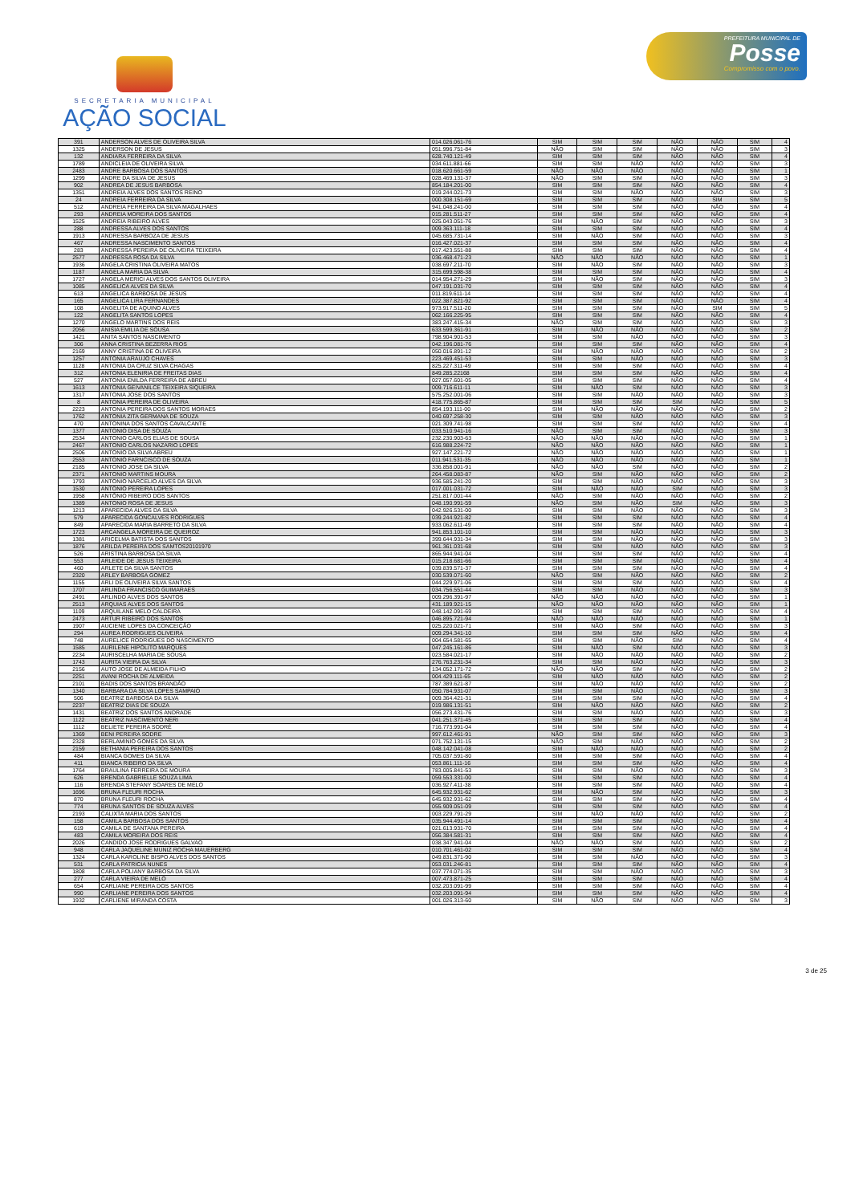SECRETARIA MUNICIPAL
AÇÃO SOCIAL
PREFEITURA MUNICIPAL DE
Posse
Compromisso com o povo.
| 391 | ANDERSON ALVES DE OLIVEIRA SILVA | 014.026.061-76 | SIM | SIM | SIM | NÃO | NÃO | SIM | 4 |
| 1325 | ANDERSON DE JESUS | 051.996.751-84 | NÃO | SIM | SIM | NÃO | NÃO | SIM | 3 |
| 132 | ANDIARA FERREIRA DA SILVA | 628.740.121-49 | SIM | SIM | SIM | NÃO | NÃO | SIM | 4 |
| 1789 | ANDICLEIA DE OLIVEIRA SILVA | 034.611.881-66 | SIM | SIM | NÃO | NÃO | NÃO | SIM | 3 |
| 2483 | ANDRE BARBOSA DOS SANTOS | 018.620.661-59 | NÃO | NÃO | NÃO | NÃO | NÃO | SIM | 1 |
| 1299 | ANDRE DA SILVA DE JESUS | 028.469.131-37 | NÃO | SIM | SIM | NÃO | NÃO | SIM | 3 |
| 902 | ANDREA DE JESUS BARBOSA | 854.184.201-00 | SIM | SIM | SIM | NÃO | NÃO | SIM | 4 |
| 1351 | ANDREIA ALVES DOS SANTOS REINO | 019.244.021-73 | SIM | SIM | NÃO | NÃO | NÃO | SIM | 3 |
| 24 | ANDREIA FERREIRA DA SILVA | 000.308.151-69 | SIM | SIM | SIM | NÃO | SIM | SIM | 5 |
| 512 | ANDREIA FERREIRA DA SILVA MAGALHAES | 941.048.241-00 | SIM | SIM | SIM | NÃO | NÃO | SIM | 4 |
| 293 | ANDREIA MOREIRA DOS SANTOS | 015.281.511-27 | SIM | SIM | SIM | NÃO | NÃO | SIM | 4 |
| 1525 | ANDREIA RIBEIRO ALVES | 025.043.051-76 | SIM | NÃO | SIM | NÃO | NÃO | SIM | 3 |
| 288 | ANDRESSA ALVES DOS SANTOS | 009.363.111-18 | SIM | SIM | SIM | NÃO | NÃO | SIM | 4 |
| 1913 | ANDRESSA BARBOZA DE JESUS | 045.685.731-14 | SIM | NÃO | SIM | NÃO | NÃO | SIM | 3 |
| 467 | ANDRESSA NASCIMENTO SANTOS | 016.427.021-37 | SIM | SIM | SIM | NÃO | NÃO | SIM | 4 |
| 283 | ANDRESSA PEREIRA DE OLIVEIRA TEIXEIRA | 017.423.551-88 | SIM | SIM | SIM | NÃO | NÃO | SIM | 4 |
| 2577 | ANDRESSA ROSA DA SILVA | 036.468.471-23 | NÃO | NÃO | NÃO | NÃO | NÃO | SIM | 1 |
| 1936 | ANGELA CRISTINA OLIVEIRA MATOS | 038.697.211-70 | SIM | NÃO | SIM | NÃO | NÃO | SIM | 3 |
| 1187 | ANGELA MARIA DA SILVA | 315.699.598-38 | SIM | SIM | SIM | NÃO | NÃO | SIM | 4 |
| 1727 | ANGELA MERICI ALVES DOS SANTOS OLIVEIRA | 014.954.271-29 | SIM | NÃO | SIM | NÃO | NÃO | SIM | 3 |
| 1085 | ANGELICA ALVES DA SILVA | 047.191.031-70 | SIM | SIM | SIM | NÃO | NÃO | SIM | 4 |
| 613 | ANGELICA BARBOSA DE JESUS | 011.819.611-14 | SIM | SIM | SIM | NÃO | NÃO | SIM | 4 |
| 165 | ANGELICA LIRA FERNANDES | 022.387.821-92 | SIM | SIM | SIM | NÃO | NÃO | SIM | 4 |
| 108 | ANGELITA DE AQUINO ALVES | 973.917.511-20 | SIM | SIM | SIM | NÃO | SIM | SIM | 5 |
| 122 | ANGELITA SANTOS LOPES | 062.166.225-95 | SIM | SIM | SIM | NÃO | NÃO | SIM | 4 |
| 1270 | ANGELO MARTINS DOS REIS | 383.247.415-34 | NÃO | SIM | SIM | NÃO | NÃO | SIM | 3 |
| 2056 | ANISIA EMILIA DE SOUSA | 633.599.361-91 | SIM | NÃO | NÃO | NÃO | NÃO | SIM | 2 |
| 1421 | ANITA SANTOS NASCIMENTO | 798.904.901-53 | SIM | SIM | NÃO | NÃO | NÃO | SIM | 3 |
| 306 | ANNA CRISTINA BEZERRA RIOS | 042.196.081-76 | SIM | SIM | SIM | NÃO | NÃO | SIM | 4 |
| 2169 | ANNY CRISTINA DE OLIVEIRA | 050.016.891-12 | SIM | NÃO | NÃO | NÃO | NÃO | SIM | 2 |
| 1257 | ANTONIA ARAUJO CHAVES | 223.469.451-53 | SIM | SIM | NÃO | NÃO | NÃO | SIM | 3 |
| 1128 | ANTONIA DA CRUZ SILVA CHAGAS | 825.227.311-49 | SIM | SIM | SIM | NÃO | NÃO | SIM | 4 |
| 312 | ANTONIA ELENIRIA DE FREITAS DIAS | 849.285.22168 | SIM | SIM | SIM | NÃO | NÃO | SIM | 4 |
| 527 | ANTONIA ENILDA FERREIRA DE ABREU | 027.057.601-05 | SIM | SIM | SIM | NÃO | NÃO | SIM | 4 |
| 1613 | ANTONIA GEIVANILCE TEIXEIRA SIQUEIRA | 009.716.611-11 | SIM | NÃO | SIM | NÃO | NÃO | SIM | 3 |
| 1317 | ANTONIA JOSE DOS SANTOS | 575.252.001-06 | SIM | SIM | NÃO | NÃO | NÃO | SIM | 3 |
| 8 | ANTONIA PEREIRA DE OLIVEIRA | 418.775.865-87 | SIM | SIM | SIM | SIM | NÃO | SIM | 5 |
| 2223 | ANTONIA PEREIRA DOS SANTOS MORAES | 854.193.111-00 | SIM | NÃO | NÃO | NÃO | NÃO | SIM | 2 |
| 1762 | ANTONIA ZITA GERMANA DE SOUZA | 040.697.258-30 | SIM | SIM | NÃO | NÃO | NÃO | SIM | 3 |
| 470 | ANTONINA DOS SANTOS CAVALCANTE | 021.309.741-98 | SIM | SIM | SIM | NÃO | NÃO | SIM | 4 |
| 1377 | ANTONIO DISA DE SOUZA | 033.510.941-16 | NÃO | SIM | SIM | NÃO | NÃO | SIM | 3 |
| 2534 | ANTONIO CARLOS ELIAS DE SOUSA | 232.230.903-63 | NÃO | NÃO | NÃO | NÃO | NÃO | SIM | 1 |
| 2467 | ANTONIO CARLOS NAZARIO LOPES | 616.988.224-72 | NÃO | NÃO | NÃO | NÃO | NÃO | SIM | 1 |
| 2506 | ANTONIO DA SILVA ABREU | 927.147.221-72 | NÃO | NÃO | NÃO | NÃO | NÃO | SIM | 1 |
| 2553 | ANTONIO FARNCISCO DE SOUZA | 011.941.531-35 | NÃO | NÃO | NÃO | NÃO | NÃO | SIM | 1 |
| 2185 | ANTONIO JOSE DA SILVA | 336.858.001-91 | NÃO | NÃO | SIM | NÃO | NÃO | SIM | 2 |
| 2371 | ANTONIO MARTINS MOURA | 264.458.083-87 | NÃO | SIM | NÃO | NÃO | NÃO | SIM | 2 |
| 1793 | ANTONIO NARCELIO ALVES DA SILVA | 936.585.241-20 | SIM | SIM | NÃO | NÃO | NÃO | SIM | 3 |
| 1530 | ANTONIO PEREIRA LOPES | 017.001.031-72 | SIM | NÃO | NÃO | SIM | NÃO | SIM | 3 |
| 1958 | ANTÔNIO RIBEIRO DOS SANTOS | 251.817.001-44 | NÃO | SIM | NÃO | NÃO | NÃO | SIM | 2 |
| 1389 | ANTONIO ROSA DE JESUS | 048.190.991-59 | NÃO | SIM | NÃO | SIM | NÃO | SIM | 3 |
| 1213 | APARECIDA ALVES DA SILVA | 042.926.531-00 | SIM | SIM | NÃO | NÃO | NÃO | SIM | 3 |
| 579 | APARECIDA GONCALVES RODRIGUES | 039.244.921-82 | SIM | SIM | SIM | NÃO | NÃO | SIM | 4 |
| 849 | APARECIDA MARIA BARRETO DA SILVA | 933.062.611-49 | SIM | SIM | SIM | NÃO | NÃO | SIM | 4 |
| 1723 | ARCANGELA MOREIRA DE QUEIROZ | 941.853.101-10 | SIM | SIM | NÃO | NÃO | NÃO | SIM | 3 |
| 1381 | ARICELMA BATISTA DOS SANTOS | 399.644.931-34 | SIM | SIM | NÃO | NÃO | NÃO | SIM | 3 |
| 1876 | ARILDA PEREIRA DOS SAMTOS20101970 | 961.361.031-68 | SIM | SIM | NÃO | NÃO | NÃO | SIM | 3 |
| 526 | ARISTINA BARBOSA DA SILVA | 865.944.941-04 | SIM | SIM | SIM | NÃO | NÃO | SIM | 4 |
| 553 | ARLEIDE DE JESUS TEIXEIRA | 015.218.681-66 | SIM | SIM | SIM | NÃO | NÃO | SIM | 4 |
| 460 | ARLETE DA SILVA SANTOS | 039.839.571-37 | SIM | SIM | SIM | NÃO | NÃO | SIM | 4 |
| 2320 | ARLEY BARBOSA GOMEZ | 030.539.071-60 | NÃO | SIM | NÃO | NÃO | NÃO | SIM | 2 |
| 1155 | ARLI DE OLIVEIRA SILVA SANTOS | 044.229.971-06 | SIM | SIM | SIM | NÃO | NÃO | SIM | 4 |
| 1707 | ARLINDA FRANCISCO GUIMARAES | 034.756.551-44 | SIM | SIM | NÃO | NÃO | NÃO | SIM | 3 |
| 2491 | ARLINDO ALVES DOS SANTOS | 009.296.391-97 | NÃO | NÃO | NÃO | NÃO | NÃO | SIM | 1 |
| 2513 | ARQUIAS ALVES DOS SANTOS | 431.189.921-15 | NÃO | NÃO | NÃO | NÃO | NÃO | SIM | 1 |
| 1109 | ARQUILANE MELO CALDEIRA | 048.142.091-69 | SIM | SIM | SIM | NÃO | NÃO | SIM | 4 |
| 2473 | ARTUR RIBEIRO DOS SANTOS | 046.895.721-94 | NÃO | NÃO | NÃO | NÃO | NÃO | SIM | 1 |
| 1907 | AUCIENE LOPES DA CONCEIÇÃO | 025.220.021-71 | SIM | NÃO | SIM | NÃO | NÃO | SIM | 3 |
| 294 | AUREA RODRIGUES OLIVEIRA | 009.294.341-10 | SIM | SIM | SIM | NÃO | NÃO | SIM | 4 |
| 748 | AURELICE RODRIGUES DO NASCIMENTO | 004.654.581-65 | SIM | SIM | NÃO | SIM | NÃO | SIM | 4 |
| 1585 | AURILENE HIPOLITO MARQUES | 047.245.161-86 | SIM | NÃO | SIM | NÃO | NÃO | SIM | 3 |
| 2234 | AURISCELHA MARIA DE SOUSA | 023.584.021-17 | SIM | NÃO | NÃO | NÃO | NÃO | SIM | 2 |
| 1743 | AURITA VIEIRA DA SILVA | 276.763.231-34 | SIM | SIM | NÃO | NÃO | NÃO | SIM | 3 |
| 2156 | AUTO JOSE DE ALMEIDA FILHO | 134.052.171-72 | NÃO | NÃO | SIM | NÃO | NÃO | SIM | 2 |
| 2251 | AVANI ROCHA DE ALMEIDA | 004.429.111-65 | SIM | NÃO | NÃO | NÃO | NÃO | SIM | 2 |
| 2101 | BADIS DOS SANTOS BRANDÃO | 787.389.621-87 | SIM | NÃO | NÃO | NÃO | NÃO | SIM | 2 |
| 1340 | BARBARA DA SILVA LOPES SAMPAIO | 050.784.931-07 | SIM | SIM | NÃO | NÃO | NÃO | SIM | 3 |
| 506 | BEATRIZ BARBOSA DA SILVA | 009.364.421-31 | SIM | SIM | SIM | NÃO | NÃO | SIM | 4 |
| 2237 | BEATRIZ DIAS DE SOUZA | 019.986.131-51 | SIM | NÃO | NÃO | NÃO | NÃO | SIM | 2 |
| 1431 | BEATRIZ DOS SANTOS ANDRADE | 056.273.431-76 | SIM | SIM | NÃO | NÃO | NÃO | SIM | 3 |
| 1122 | BEATRIZ NASCIMENTO NERI | 041.251.371-45 | SIM | SIM | SIM | NÃO | NÃO | SIM | 4 |
| 1112 | BELIETE PEREIRA SODRÉ | 716.773.991-04 | SIM | SIM | SIM | NÃO | NÃO | SIM | 4 |
| 1369 | BENI PEREIRA SODRE | 997.612.461-91 | NÃO | SIM | SIM | NÃO | NÃO | SIM | 3 |
| 2328 | BERLAMINIO GOMES DA SILVA | 071.752.131-15 | NÃO | SIM | NÃO | NÃO | NÃO | SIM | 2 |
| 2159 | BETHANIA PEREIRA DOS SANTOS | 048.142.041-08 | SIM | NÃO | NÃO | NÃO | NÃO | SIM | 2 |
| 484 | BIANCA GOMES DA SILVA | 705.037.591-80 | SIM | SIM | SIM | NÃO | NÃO | SIM | 4 |
| 411 | BIANCA RIBEIRO DA SILVA | 053.861.111-16 | SIM | SIM | SIM | NÃO | NÃO | SIM | 4 |
| 1764 | BRAULINA FERREIRA DE MOURA | 783.005.841-53 | SIM | SIM | NÃO | NÃO | NÃO | SIM | 3 |
| 626 | BRENDA GABRIELLE SOUZA LIMA | 059.553.331-00 | SIM | SIM | SIM | NÃO | NÃO | SIM | 4 |
| 116 | BRENDA STEFANY SOARES DE MELO | 036.927.411-38 | SIM | SIM | SIM | NÃO | NÃO | SIM | 4 |
| 1696 | BRUNA FLEURI ROCHA | 645.932.931-62 | SIM | NÃO | SIM | NÃO | NÃO | SIM | 3 |
| 870 | BRUNA FLEURI ROCHA | 645.932.931-62 | SIM | SIM | SIM | NÃO | NÃO | SIM | 4 |
| 774 | BRUNA SANTOS DE SOUZA ALVES | 055.909.051-09 | SIM | SIM | SIM | NÃO | NÃO | SIM | 4 |
| 2193 | CALIXTA MARIA DOS SANTOS | 003.229.791-29 | SIM | NÃO | NÃO | NÃO | NÃO | SIM | 2 |
| 158 | CAMILA BARBOSA DOS SANTOS | 035.944.491-14 | SIM | SIM | SIM | NÃO | NÃO | SIM | 4 |
| 619 | CAMILA DE SANTANA PEREIRA | 021.613.931-70 | SIM | SIM | SIM | NÃO | NÃO | SIM | 4 |
| 483 | CAMILA MOREIRA DOS REIS | 056.384.581-31 | SIM | SIM | SIM | NÃO | NÃO | SIM | 4 |
| 2026 | CANDIDO JOSE RODRIGUES GALVAO | 038.347.941-04 | NÃO | NÃO | SIM | NÃO | NÃO | SIM | 2 |
| 948 | CARLA JAQUELINE MUNIZ ROCHA MAUERBERG | 010.701.461-02 | SIM | SIM | SIM | NÃO | NÃO | SIM | 4 |
| 1324 | CARLA KAROLINE BISPO ALVES DOS SANTOS | 049.831.371-90 | SIM | SIM | NÃO | NÃO | NÃO | SIM | 3 |
| 531 | CARLA PATRICIA NUNES | 053.031.246-81 | SIM | SIM | SIM | NÃO | NÃO | SIM | 4 |
| 1808 | CARLA POLIANY BARBOSA DA SILVA | 037.774.071-35 | SIM | SIM | NÃO | NÃO | NÃO | SIM | 3 |
| 277 | CARLA VIEIRA DE MELO | 007.473.871-25 | SIM | SIM | SIM | NÃO | NÃO | SIM | 4 |
| 654 | CARLIANE PEREIRA DOS SANTOS | 032.203.091-99 | SIM | SIM | SIM | NÃO | NÃO | SIM | 4 |
| 990 | CARLIANE PEREIRA DOS SANTOS | 032.203.091-94 | SIM | SIM | SIM | NÃO | NÃO | SIM | 4 |
| 1932 | CARLIENE MIRANDA COSTA | 001.026.313-60 | SIM | NÃO | SIM | NÃO | NÃO | SIM | 3 |
3 de 25